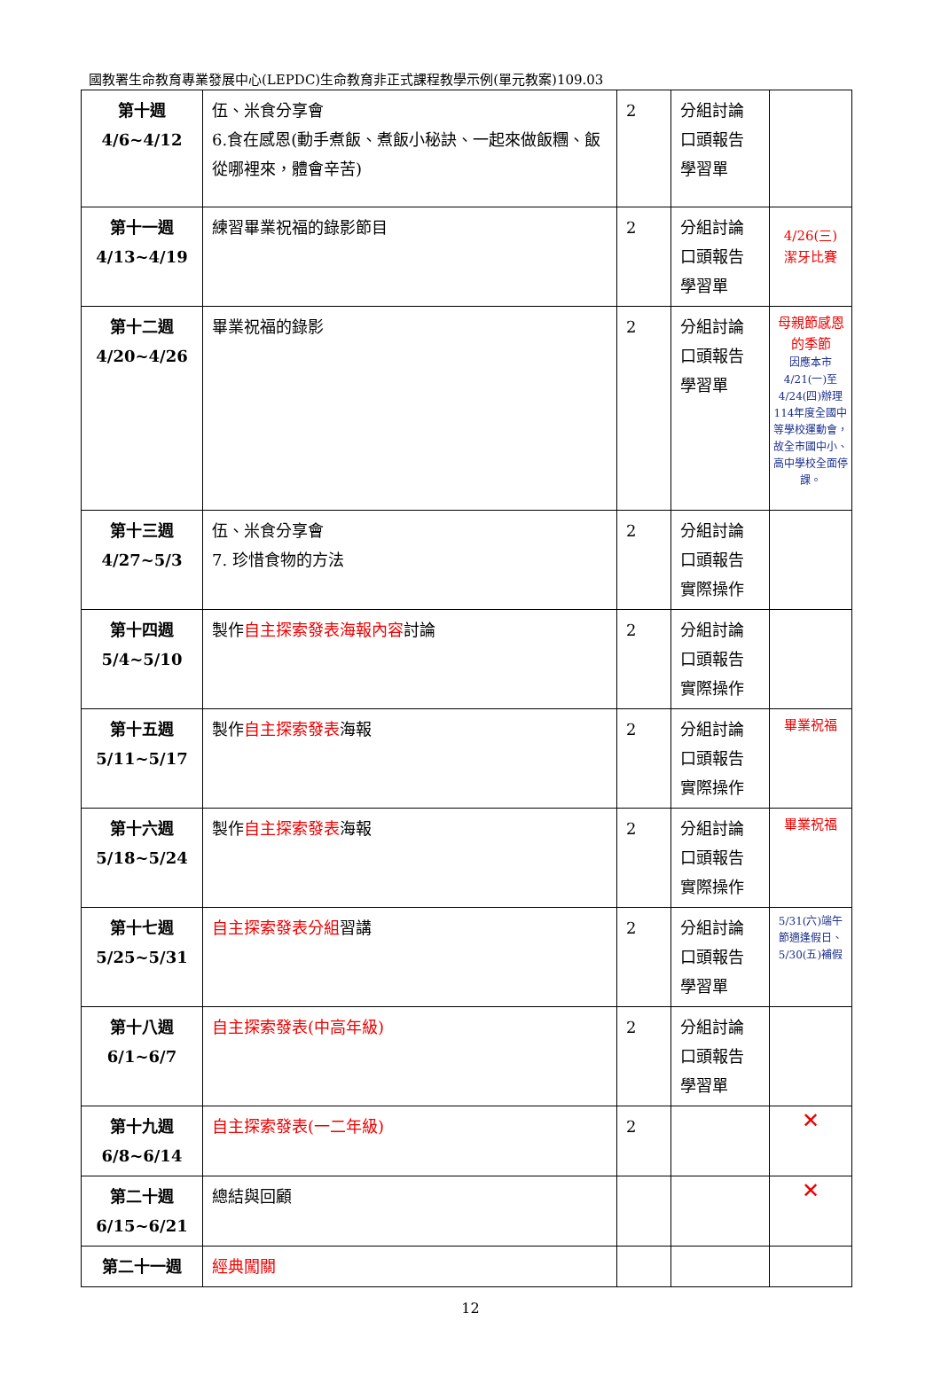國教署生命教育專業發展中心(LEPDC)生命教育非正式課程教學示例(單元教案)109.03
| 第十週 4/6~4/12 | 伍、米食分享會 6.食在感恩(動手煮飯、煮飯小秘訣、一起來做飯糰、飯從哪裡來，體會辛苦) | 2 | 分組討論 口頭報告 學習單 | |
| 第十一週 4/13~4/19 | 練習畢業祝福的錄影節目 | 2 | 分組討論 口頭報告 學習單 | 4/26(三) 潔牙比賽 |
| 第十二週 4/20~4/26 | 畢業祝福的錄影 | 2 | 分組討論 口頭報告 學習單 | 母親節感恩的季節 因應本市4/21(一)至4/24(四)辦理114年度全國中等學校運動會，故全市國中小、高中學校全面停課。 |
| 第十三週 4/27~5/3 | 伍、米食分享會 7. 珍惜食物的方法 | 2 | 分組討論 口頭報告 實際操作 | |
| 第十四週 5/4~5/10 | 製作 自主探索發表海報內容 討論 | 2 | 分組討論 口頭報告 實際操作 | |
| 第十五週 5/11~5/17 | 製作 自主探索發表 海報 | 2 | 分組討論 口頭報告 實際操作 | 畢業祝福 |
| 第十六週 5/18~5/24 | 製作 自主探索發表 海報 | 2 | 分組討論 口頭報告 實際操作 | 畢業祝福 |
| 第十七週 5/25~5/31 | 自主探索發表分組 習講 | 2 | 分組討論 口頭報告 學習單 | 5/31(六)端午節適逢假日、5/30(五)補假 |
| 第十八週 6/1~6/7 | 自主探索發表(中高年級) | 2 | 分組討論 口頭報告 學習單 | |
| 第十九週 6/8~6/14 | 自主探索發表(一二年級) | 2 | | ✕ |
| 第二十週 6/15~6/21 | 總結與回顧 | | | ✕ |
| 第二十一週 | 經典闖關 | | | |
12